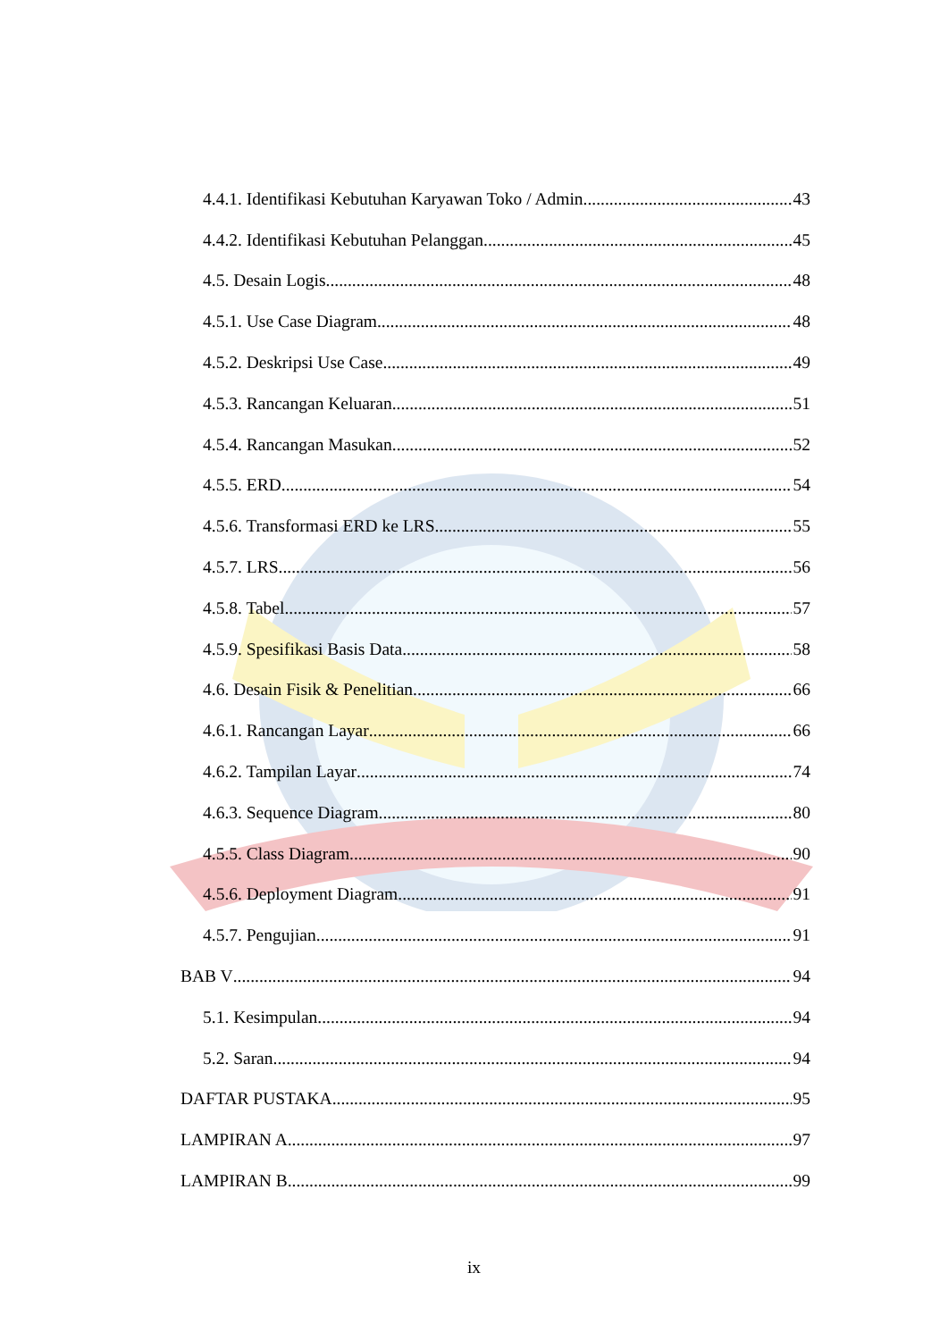4.4.1. Identifikasi Kebutuhan Karyawan Toko / Admin 43
4.4.2. Identifikasi Kebutuhan Pelanggan 45
4.5. Desain Logis 48
4.5.1. Use Case Diagram 48
4.5.2. Deskripsi Use Case 49
4.5.3. Rancangan Keluaran 51
4.5.4. Rancangan Masukan 52
4.5.5. ERD 54
4.5.6. Transformasi ERD ke LRS 55
4.5.7. LRS 56
4.5.8. Tabel 57
4.5.9. Spesifikasi Basis Data 58
4.6. Desain Fisik & Penelitian 66
4.6.1. Rancangan Layar 66
4.6.2. Tampilan Layar 74
4.6.3. Sequence Diagram 80
4.5.5. Class Diagram 90
4.5.6. Deployment Diagram 91
4.5.7. Pengujian 91
BAB V 94
5.1. Kesimpulan 94
5.2. Saran 94
DAFTAR PUSTAKA 95
LAMPIRAN A 97
LAMPIRAN B 99
ix